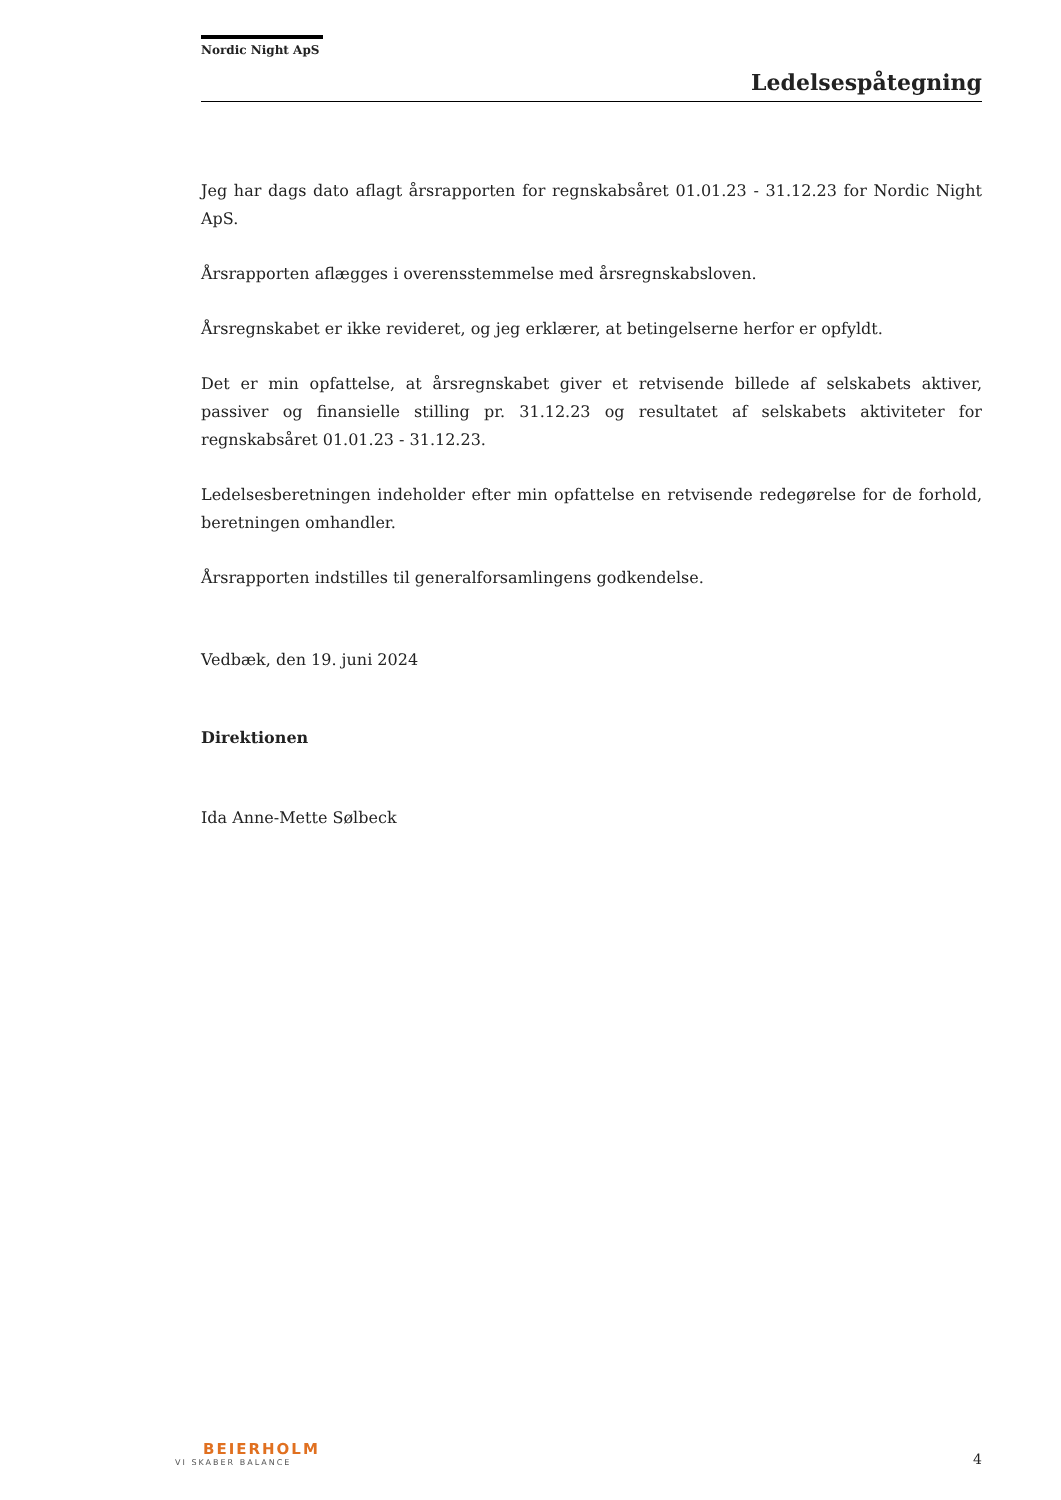Nordic Night ApS
Ledelsespåtegning
Jeg har dags dato aflagt årsrapporten for regnskabsåret 01.01.23 - 31.12.23 for Nordic Night ApS.
Årsrapporten aflægges i overensstemmelse med årsregnskabsloven.
Årsregnskabet er ikke revideret, og jeg erklærer, at betingelserne herfor er opfyldt.
Det er min opfattelse, at årsregnskabet giver et retvisende billede af selskabets aktiver, passiver og finansielle stilling pr. 31.12.23 og resultatet af selskabets aktiviteter for regnskabsåret 01.01.23 - 31.12.23.
Ledelsesberetningen indeholder efter min opfattelse en retvisende redegørelse for de forhold, beretningen omhandler.
Årsrapporten indstilles til generalforsamlingens godkendelse.
Vedbæk, den 19. juni 2024
Direktionen
Ida Anne-Mette Sølbeck
BEIERHOLM
VI SKABER BALANCE
4